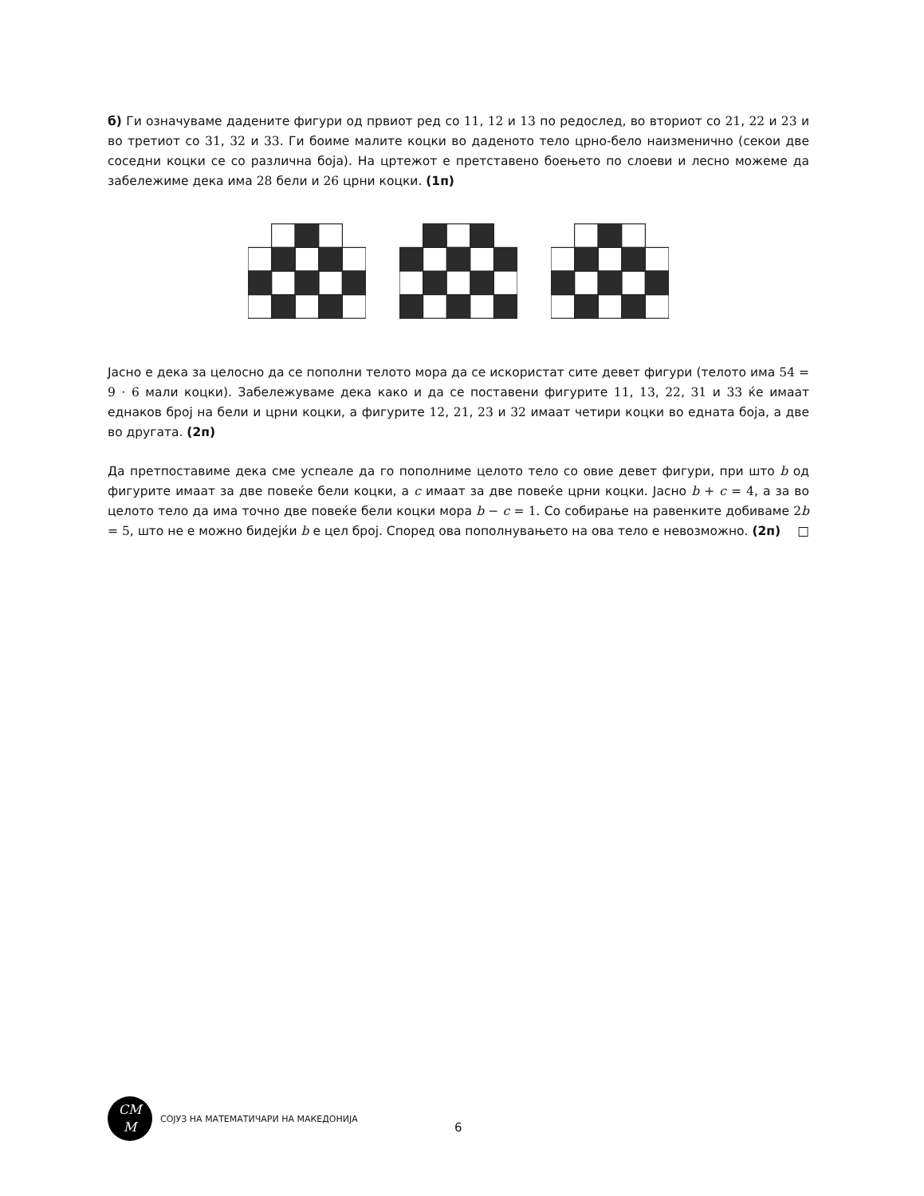б) Ги означуваме дадените фигури од првиот ред со 11, 12 и 13 по редослед, во вториот со 21, 22 и 23 и во третиот со 31, 32 и 33. Ги боиме малите коцки во даденото тело црно-бело наизменично (секои две соседни коцки се со различна боја). На цртежот е претставено боењето по слоеви и лесно можеме да забележиме дека има 28 бели и 26 црни коцки. (1п)
Јасно е дека за целосно да се пополни телото мора да се искористат сите девет фигури (телото има 54 = 9 · 6 мали коцки). Забележуваме дека како и да се поставени фигурите 11, 13, 22, 31 и 33 ќе имаат еднаков број на бели и црни коцки, а фигурите 12, 21, 23 и 32 имаат четири коцки во едната боја, а две во другата. (2п)
Да претпоставиме дека сме успеале да го пополниме целото тело со овие девет фигури, при што b од фигурите имаат за две повеќе бели коцки, а c имаат за две повеќе црни коцки. Јасно b + c = 4, а за во целото тело да има точно две повеќе бели коцки мора b − c = 1. Со собирање на равенките добиваме 2 b = 5, што не е можно бидејќи b е цел број. Според ова пополнувањето на ова тело е невозможно. (2п) □
CM
M
СОЈУЗ НА МАТЕМАТИЧАРИ НА МАКЕДОНИЈА
6